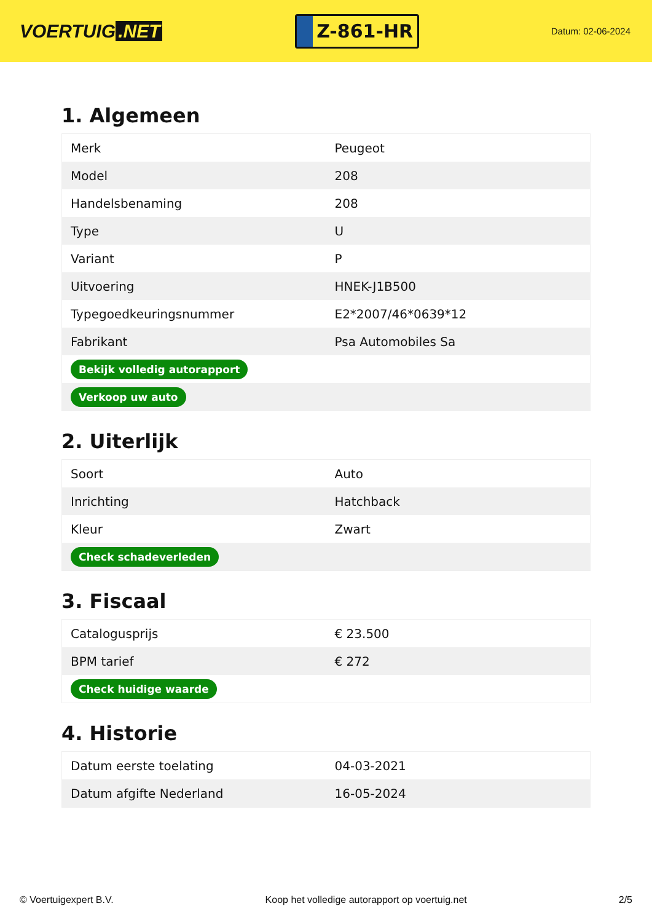VOERTUIG.NET
Z-861-HR
Datum: 02-06-2024
1. Algemeen
| Merk | Peugeot |
| Model | 208 |
| Handelsbenaming | 208 |
| Type | U |
| Variant | P |
| Uitvoering | HNEK-J1B500 |
| Typegoedkeuringsnummer | E2*2007/46*0639*12 |
| Fabrikant | Psa Automobiles Sa |
| Bekijk volledig autorapport | |
| Verkoop uw auto | |
2. Uiterlijk
| Soort | Auto |
| Inrichting | Hatchback |
| Kleur | Zwart |
| Check schadeverleden | |
3. Fiscaal
| Catalogusprijs | € 23.500 |
| BPM tarief | € 272 |
| Check huidige waarde | |
4. Historie
| Datum eerste toelating | 04-03-2021 |
| Datum afgifte Nederland | 16-05-2024 |
© Voertuigexpert B.V. Koop het volledige autorapport op voertuig.net 2/5